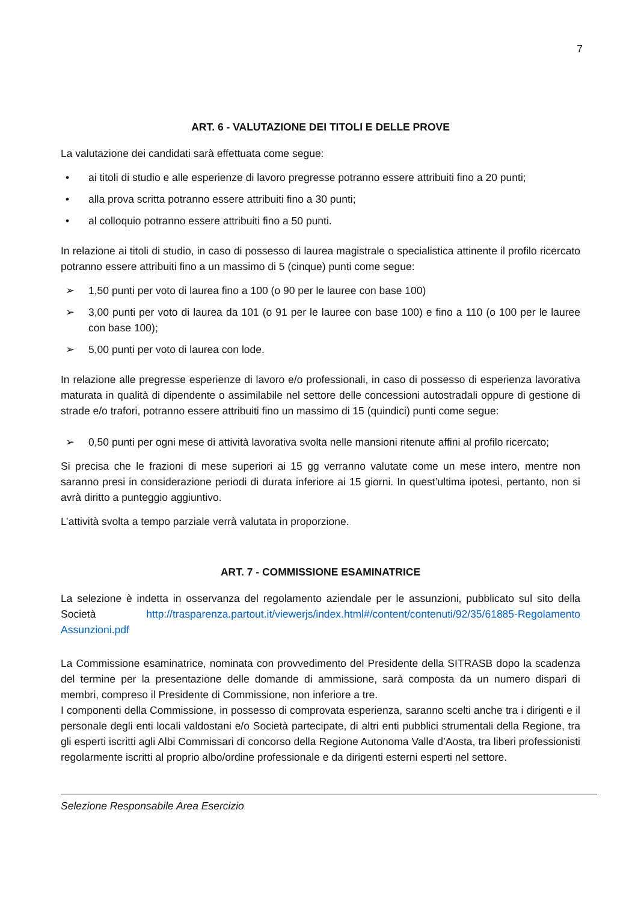7
ART. 6 - VALUTAZIONE DEI TITOLI E DELLE PROVE
La valutazione dei candidati sarà effettuata come segue:
• ai titoli di studio e alle esperienze di lavoro pregresse potranno essere attribuiti fino a 20 punti;
• alla prova scritta potranno essere attribuiti fino a 30 punti;
• al colloquio potranno essere attribuiti fino a 50 punti.
In relazione ai titoli di studio, in caso di possesso di laurea magistrale o specialistica attinente il profilo ricercato potranno essere attribuiti fino a un massimo di 5 (cinque) punti come segue:
➢ 1,50 punti per voto di laurea fino a 100 (o 90 per le lauree con base 100)
➢ 3,00 punti per voto di laurea da 101 (o 91 per le lauree con base 100) e fino a 110 (o 100 per le lauree con base 100);
➢ 5,00 punti per voto di laurea con lode.
In relazione alle pregresse esperienze di lavoro e/o professionali, in caso di possesso di esperienza lavorativa maturata in qualità di dipendente o assimilabile nel settore delle concessioni autostradali oppure di gestione di strade e/o trafori, potranno essere attribuiti fino un massimo di 15 (quindici) punti come segue:
➢ 0,50 punti per ogni mese di attività lavorativa svolta nelle mansioni ritenute affini al profilo ricercato;
Si precisa che le frazioni di mese superiori ai 15 gg verranno valutate come un mese intero, mentre non saranno presi in considerazione periodi di durata inferiore ai 15 giorni. In quest’ultima ipotesi, pertanto, non si avrà diritto a punteggio aggiuntivo.
L’attività svolta a tempo parziale verrà valutata in proporzione.
ART. 7 - COMMISSIONE ESAMINATRICE
La selezione è indetta in osservanza del regolamento aziendale per le assunzioni, pubblicato sul sito della Società http://trasparenza.partout.it/viewerjs/index.html#/content/contenuti/92/35/61885-Regolamento Assunzioni.pdf
La Commissione esaminatrice, nominata con provvedimento del Presidente della SITRASB dopo la scadenza del termine per la presentazione delle domande di ammissione, sarà composta da un numero dispari di membri, compreso il Presidente di Commissione, non inferiore a tre.
I componenti della Commissione, in possesso di comprovata esperienza, saranno scelti anche tra i dirigenti e il personale degli enti locali valdostani e/o Società partecipate, di altri enti pubblici strumentali della Regione, tra gli esperti iscritti agli Albi Commissari di concorso della Regione Autonoma Valle d’Aosta, tra liberi professionisti regolarmente iscritti al proprio albo/ordine professionale e da dirigenti esterni esperti nel settore.
Selezione Responsabile Area Esercizio